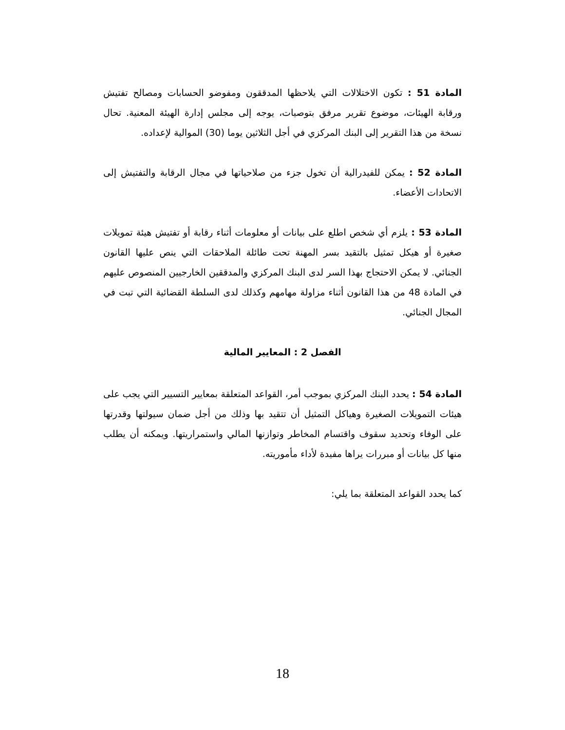المادة 51 : تكون الاختلالات التي يلاحظها المدققون ومفوضو الحسابات ومصالح تفتيش ورقابة الهيئات، موضوع تقرير مرفق بتوصيات، يوجه إلى مجلس إدارة الهيئة المعنية. تحال نسخة من هذا التقرير إلى البنك المركزي في أجل الثلاثين يوما (30) الموالية لإعداده.
المادة 52 : يمكن للفيدرالية أن تخول جزء من صلاحياتها في مجال الرقابة والتفتيش إلى الاتحادات الأعضاء.
المادة 53 : يلزم أي شخص اطلع على بيانات أو معلومات أثناء رقابة أو تفتيش هيئة تمويلات صغيرة أو هيكل تمثيل بالتقيد بسر المهنة تحت طائلة الملاحقات التي ينص عليها القانون الجنائي. لا يمكن الاحتجاج بهذا السر لدى البنك المركزي والمدققين الخارجيين المنصوص عليهم في المادة 48 من هذا القانون أثناء مزاولة مهامهم وكذلك لدى السلطة القضائية التي تبت في المجال الجنائي.
الفصل 2 : المعايير المالية
المادة 54 : يحدد البنك المركزي بموجب أمر، القواعد المتعلقة بمعايير التسيير التي يجب على هيئات التمويلات الصغيرة وهياكل التمثيل أن تتقيد بها وذلك من أجل ضمان سيولتها وقدرتها على الوفاء وتحديد سقوف واقتسام المخاطر وتوازنها المالي واستمراريتها. ويمكنه أن يطلب منها كل بيانات أو مبررات يراها مفيدة لأداء مأموريته.
كما يحدد القواعد المتعلقة بما يلي:
18